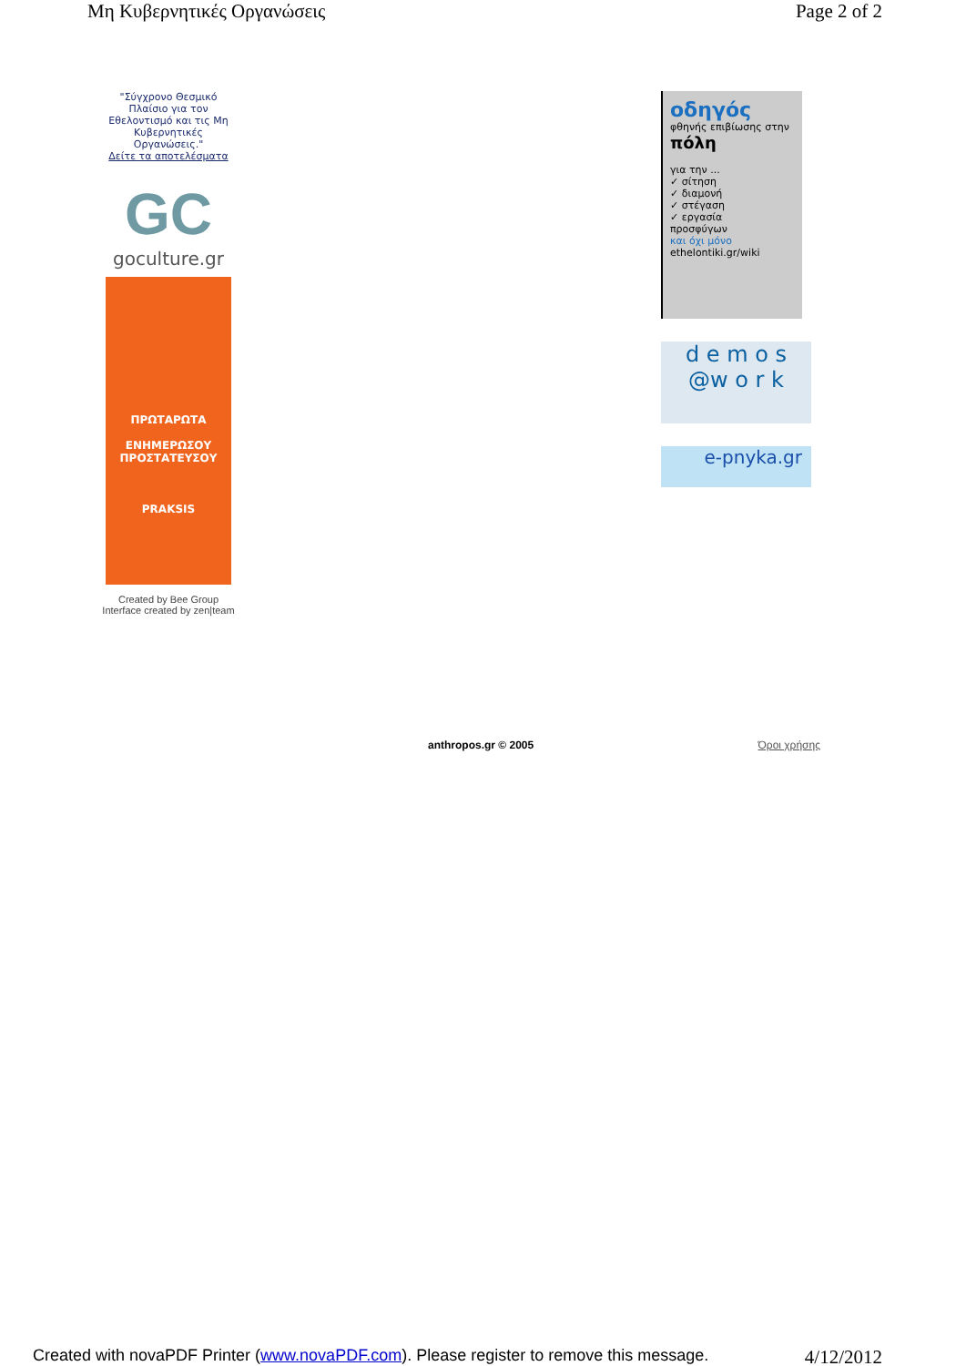Μη Κυβερνητικές Οργανώσεις Page 2 of 2
"Σύγχρονο Θεσμικό Πλαίσιο για τον Εθελοντισμό και τις Μη Κυβερνητικές Οργανώσεις."
Δείτε τα αποτελέσματα
GC
goculture.gr
ΠΡΩΤΑΡΩΤΑ
ΕΝΗΜΕΡΩΣΟΥ
ΠΡΟΣΤΑΤΕΥΣΟΥ
PRAKSIS
Created by Bee Group
Interface created by zen|team
οδηγός
φθηνής επιβίωσης στην πόλη
για την ...
✓ σίτηση
✓ διαμονή
✓ στέγαση
✓ εργασία
προσφύγων
και όχι μόνο
ethelontiki.gr/wiki
d e m o s
@w o r k
e-pnyka.gr
anthropos.gr © 2005 Όροι χρήσης
Created with novaPDF Printer (www.novaPDF.com). Please register to remove this message. 4/12/2012